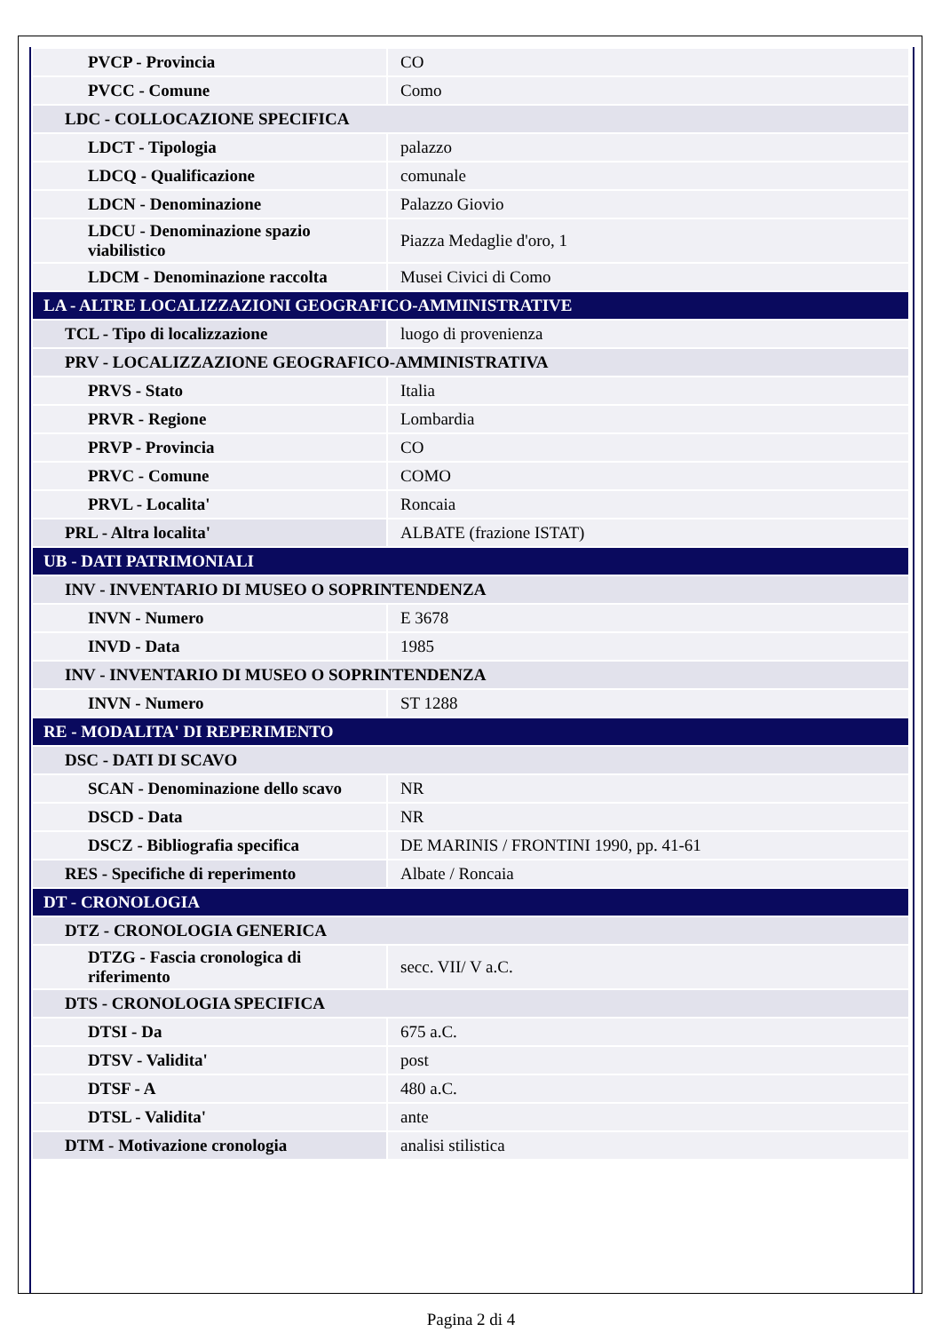| PVCP - Provincia | CO |
| PVCC - Comune | Como |
| LDC - COLLOCAZIONE SPECIFICA | |
| LDCT - Tipologia | palazzo |
| LDCQ - Qualificazione | comunale |
| LDCN - Denominazione | Palazzo Giovio |
| LDCU - Denominazione spazio viabilistico | Piazza Medaglie d'oro, 1 |
| LDCM - Denominazione raccolta | Musei Civici di Como |
| LA - ALTRE LOCALIZZAZIONI GEOGRAFICO-AMMINISTRATIVE | |
| TCL - Tipo di localizzazione | luogo di provenienza |
| PRV - LOCALIZZAZIONE GEOGRAFICO-AMMINISTRATIVA | |
| PRVS - Stato | Italia |
| PRVR - Regione | Lombardia |
| PRVP - Provincia | CO |
| PRVC - Comune | COMO |
| PRVL - Localita' | Roncaia |
| PRL - Altra localita' | ALBATE (frazione ISTAT) |
| UB - DATI PATRIMONIALI | |
| INV - INVENTARIO DI MUSEO O SOPRINTENDENZA | |
| INVN - Numero | E 3678 |
| INVD - Data | 1985 |
| INV - INVENTARIO DI MUSEO O SOPRINTENDENZA | |
| INVN - Numero | ST 1288 |
| RE - MODALITA' DI REPERIMENTO | |
| DSC - DATI DI SCAVO | |
| SCAN - Denominazione dello scavo | NR |
| DSCD - Data | NR |
| DSCZ - Bibliografia specifica | DE MARINIS / FRONTINI 1990, pp. 41-61 |
| RES - Specifiche di reperimento | Albate / Roncaia |
| DT - CRONOLOGIA | |
| DTZ - CRONOLOGIA GENERICA | |
| DTZG - Fascia cronologica di riferimento | secc. VII/ V a.C. |
| DTS - CRONOLOGIA SPECIFICA | |
| DTSI - Da | 675 a.C. |
| DTSV - Validita' | post |
| DTSF - A | 480 a.C. |
| DTSL - Validita' | ante |
| DTM - Motivazione cronologia | analisi stilistica |
Pagina 2 di 4